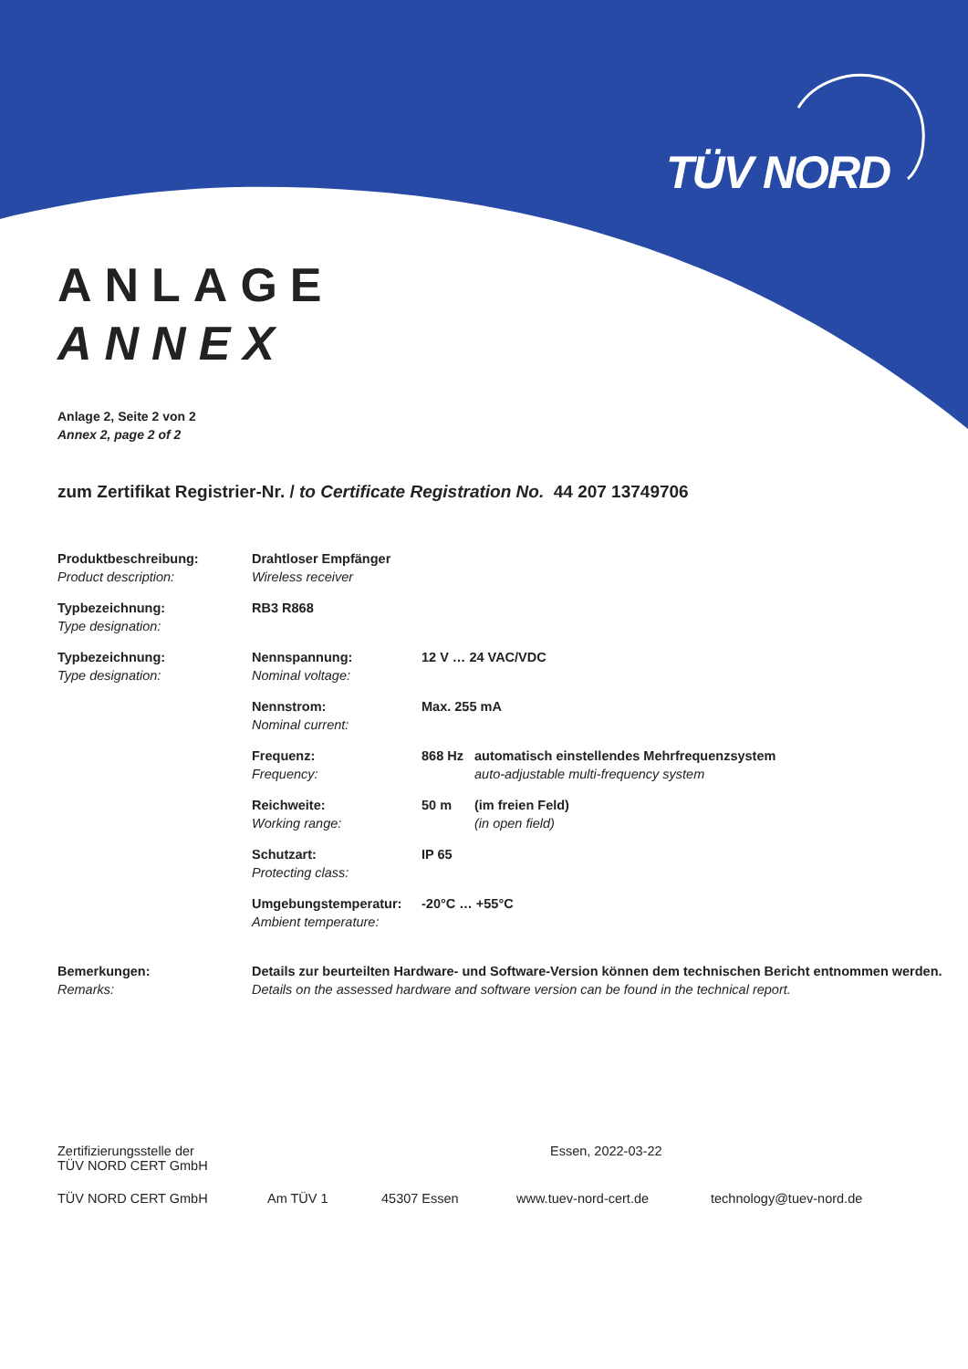TÜV NORD
ANLAGE
ANNEX
Anlage 2, Seite 2 von 2
Annex 2, page 2 of 2
zum Zertifikat Registrier-Nr. / to Certificate Registration No. 44 207 13749706
| Produktbeschreibung: Product description: | Drahtloser Empfänger Wireless receiver | | |
| Typbezeichnung: Type designation: | RB3 R868 | | |
| Typbezeichnung: Type designation: | Nennspannung: Nominal voltage: | 12 V … 24 VAC/VDC | |
| | Nennstrom: Nominal current: | Max. 255 mA | |
| | Frequenz: Frequency: | 868 Hz | automatisch einstellendes Mehrfrequenzsystem auto-adjustable multi-frequency system |
| | Reichweite: Working range: | 50 m | (im freien Feld) (in open field) |
| | Schutzart: Protecting class: | IP 65 | |
| | Umgebungstemperatur: Ambient temperature: | -20°C … +55°C | |
| Bemerkungen: Remarks: | Details zur beurteilten Hardware- und Software-Version können dem technischen Bericht entnommen werden. Details on the assessed hardware and software version can be found in the technical report. | | |
Zertifizierungsstelle der
TÜV NORD CERT GmbH
Essen, 2022-03-22
TÜV NORD CERT GmbH Am TÜV 1 45307 Essen www.tuev-nord-cert.de technology@tuev-nord.de